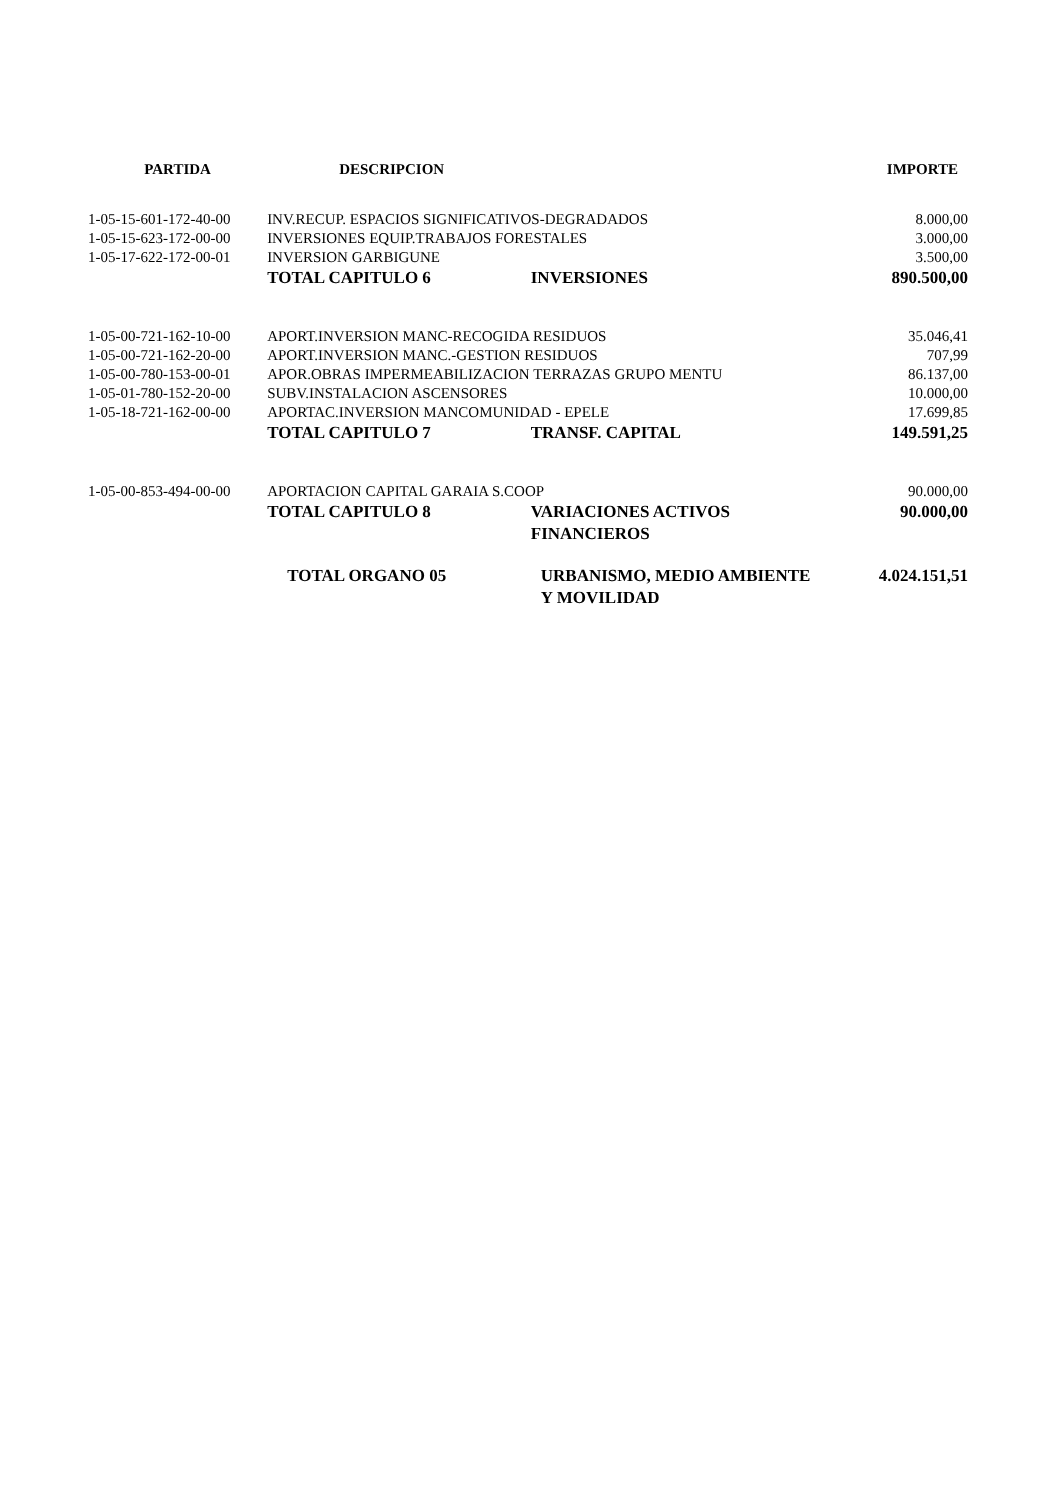| PARTIDA | DESCRIPCION | | IMPORTE |
| --- | --- | --- | --- |
| 1-05-15-601-172-40-00 | INV.RECUP. ESPACIOS SIGNIFICATIVOS-DEGRADADOS | | 8.000,00 |
| 1-05-15-623-172-00-00 | INVERSIONES EQUIP.TRABAJOS FORESTALES | | 3.000,00 |
| 1-05-17-622-172-00-01 | INVERSION GARBIGUNE | | 3.500,00 |
| | TOTAL CAPITULO 6 | INVERSIONES | 890.500,00 |
| 1-05-00-721-162-10-00 | APORT.INVERSION MANC-RECOGIDA RESIDUOS | | 35.046,41 |
| 1-05-00-721-162-20-00 | APORT.INVERSION MANC.-GESTION RESIDUOS | | 707,99 |
| 1-05-00-780-153-00-01 | APOR.OBRAS IMPERMEABILIZACION TERRAZAS GRUPO MENTU | | 86.137,00 |
| 1-05-01-780-152-20-00 | SUBV.INSTALACION ASCENSORES | | 10.000,00 |
| 1-05-18-721-162-00-00 | APORTAC.INVERSION MANCOMUNIDAD - EPELE | | 17.699,85 |
| | TOTAL CAPITULO 7 | TRANSF. CAPITAL | 149.591,25 |
| 1-05-00-853-494-00-00 | APORTACION CAPITAL GARAIA S.COOP | | 90.000,00 |
| | TOTAL CAPITULO 8 | VARIACIONES ACTIVOS FINANCIEROS | 90.000,00 |
| | TOTAL ORGANO 05 | URBANISMO, MEDIO AMBIENTE Y MOVILIDAD | 4.024.151,51 |